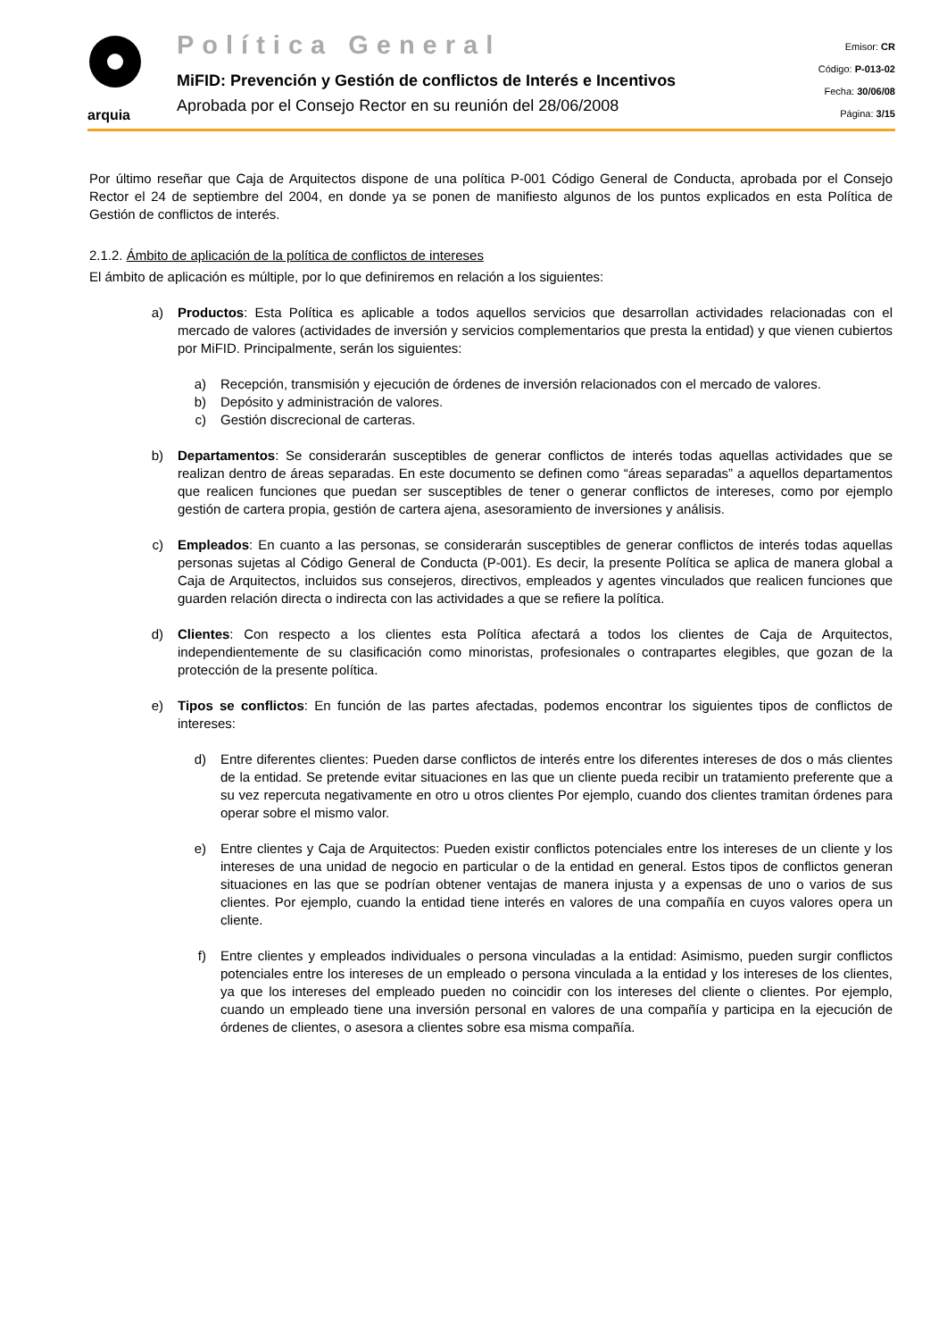arquia
Política General
MiFID: Prevención y Gestión de conflictos de Interés e Incentivos
Aprobada por el Consejo Rector en su reunión del 28/06/2008
Emisor: CR
Código: P-013-02
Fecha: 30/06/08
Página: 3/15
Por último reseñar que Caja de Arquitectos dispone de una política P-001 Código General de Conducta, aprobada por el Consejo Rector el 24 de septiembre del 2004, en donde ya se ponen de manifiesto algunos de los puntos explicados en esta Política de Gestión de conflictos de interés.
2.1.2. Ámbito de aplicación de la política de conflictos de intereses
El ámbito de aplicación es múltiple, por lo que definiremos en relación a los siguientes:
a) Productos: Esta Política es aplicable a todos aquellos servicios que desarrollan actividades relacionadas con el mercado de valores (actividades de inversión y servicios complementarios que presta la entidad) y que vienen cubiertos por MiFID. Principalmente, serán los siguientes:
a) Recepción, transmisión y ejecución de órdenes de inversión relacionados con el mercado de valores.
b) Depósito y administración de valores.
c) Gestión discrecional de carteras.
b) Departamentos: Se considerarán susceptibles de generar conflictos de interés todas aquellas actividades que se realizan dentro de áreas separadas. En este documento se definen como “áreas separadas” a aquellos departamentos que realicen funciones que puedan ser susceptibles de tener o generar conflictos de intereses, como por ejemplo gestión de cartera propia, gestión de cartera ajena, asesoramiento de inversiones y análisis.
c) Empleados: En cuanto a las personas, se considerarán susceptibles de generar conflictos de interés todas aquellas personas sujetas al Código General de Conducta (P-001). Es decir, la presente Política se aplica de manera global a Caja de Arquitectos, incluidos sus consejeros, directivos, empleados y agentes vinculados que realicen funciones que guarden relación directa o indirecta con las actividades a que se refiere la política.
d) Clientes: Con respecto a los clientes esta Política afectará a todos los clientes de Caja de Arquitectos, independientemente de su clasificación como minoristas, profesionales o contrapartes elegibles, que gozan de la protección de la presente política.
e) Tipos se conflictos: En función de las partes afectadas, podemos encontrar los siguientes tipos de conflictos de intereses:
d) Entre diferentes clientes: Pueden darse conflictos de interés entre los diferentes intereses de dos o más clientes de la entidad. Se pretende evitar situaciones en las que un cliente pueda recibir un tratamiento preferente que a su vez repercuta negativamente en otro u otros clientes Por ejemplo, cuando dos clientes tramitan órdenes para operar sobre el mismo valor.
e) Entre clientes y Caja de Arquitectos: Pueden existir conflictos potenciales entre los intereses de un cliente y los intereses de una unidad de negocio en particular o de la entidad en general. Estos tipos de conflictos generan situaciones en las que se podrían obtener ventajas de manera injusta y a expensas de uno o varios de sus clientes. Por ejemplo, cuando la entidad tiene interés en valores de una compañía en cuyos valores opera un cliente.
f) Entre clientes y empleados individuales o persona vinculadas a la entidad: Asimismo, pueden surgir conflictos potenciales entre los intereses de un empleado o persona vinculada a la entidad y los intereses de los clientes, ya que los intereses del empleado pueden no coincidir con los intereses del cliente o clientes. Por ejemplo, cuando un empleado tiene una inversión personal en valores de una compañía y participa en la ejecución de órdenes de clientes, o asesora a clientes sobre esa misma compañía.